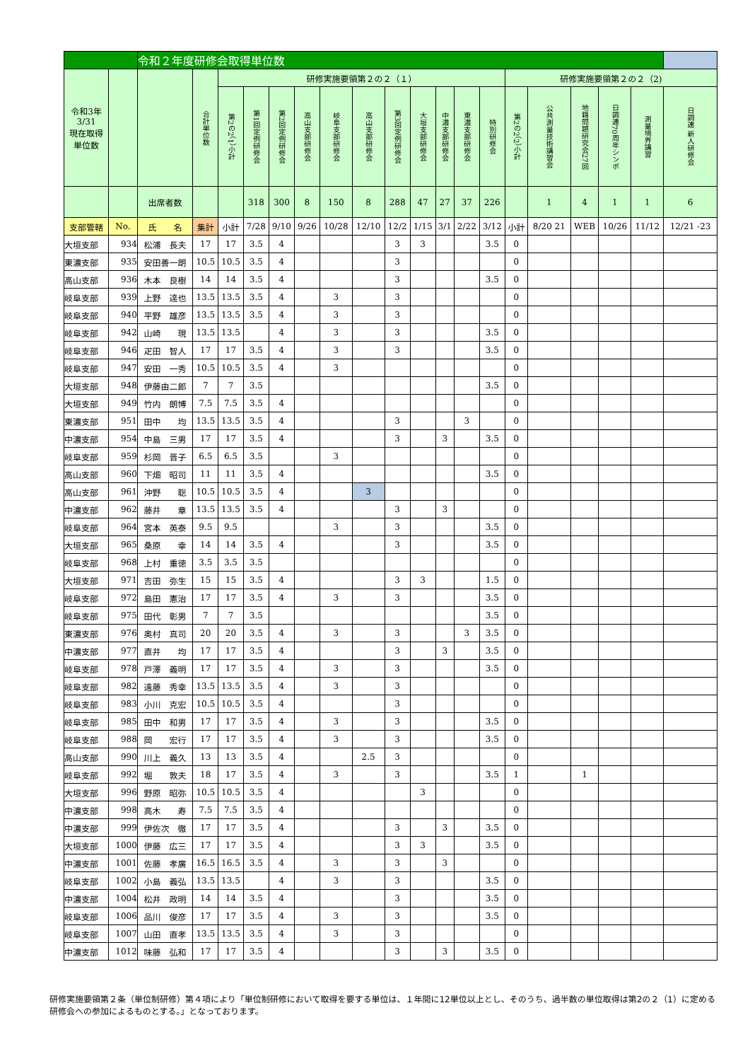| | | 令和２年度研修会取得単位数 | | | | | | | | | | | | | | | | | | | |
| 令和3年 3/31 現在取得 単位数 | | | 合計単位数 | 研修実施要領第２の２（１） | | | | | | | | | | | 研修実施要領第２の２（2) | | | | | | |
| | | | | 第2の2（1）小計 | 第1回定例研修会 | 第2回定例研修会 | 高山支部研修会 | 岐阜支部研修会 | 高山支部研修会 | 第3回定例研修会 | 大垣支部研修会 | 中濃支部研修会 | 東濃支部研修会 | 特別研修会 | 第2の2（2）小計 | 公共測量技術講習会 | 地籍問題研究会27回 | 日調連70周年シンポ | 測量境界講習 | 日調連 新人研修会 | |
| | | 出席者数 | | | 318 | 300 | 8 | 150 | 8 | 288 | 47 | 27 | 37 | 226 | | 1 | 4 | 1 | 1 | 6 | |
| 支部管轄 | No. | 氏 名 | 集計 | 小計 | 7/28 | 9/10 | 9/26 | 10/28 | 12/10 | 12/2 | 1/15 | 3/1 | 2/22 | 3/12 | 小計 | 8/20 21 | WEB | 10/26 | 11/12 | 12/21 -23 | |
| 大垣支部 | 934 | 松浦 長夫 | 17 | 17 | 3.5 | 4 | | | | 3 | 3 | | | 3.5 | 0 | | | | | | |
| 東濃支部 | 935 | 安田善一朗 | 10.5 | 10.5 | 3.5 | 4 | | | | 3 | | | | | 0 | | | | | | |
| 高山支部 | 936 | 木本 良樹 | 14 | 14 | 3.5 | 4 | | | | 3 | | | | 3.5 | 0 | | | | | | |
| 岐阜支部 | 939 | 上野 達也 | 13.5 | 13.5 | 3.5 | 4 | | 3 | | 3 | | | | | 0 | | | | | | |
| 岐阜支部 | 940 | 平野 雄彦 | 13.5 | 13.5 | 3.5 | 4 | | 3 | | 3 | | | | | 0 | | | | | | |
| 岐阜支部 | 942 | 山崎 現 | 13.5 | 13.5 | | 4 | | 3 | | 3 | | | | 3.5 | 0 | | | | | | |
| 岐阜支部 | 946 | 疋田 智人 | 17 | 17 | 3.5 | 4 | | 3 | | 3 | | | | 3.5 | 0 | | | | | | |
| 岐阜支部 | 947 | 安田 一秀 | 10.5 | 10.5 | 3.5 | 4 | | 3 | | | | | | | 0 | | | | | | |
| 大垣支部 | 948 | 伊藤由二郎 | 7 | 7 | 3.5 | | | | | | | | | 3.5 | 0 | | | | | | |
| 大垣支部 | 949 | 竹内 朗博 | 7.5 | 7.5 | 3.5 | 4 | | | | | | | | | 0 | | | | | | |
| 東濃支部 | 951 | 田中 均 | 13.5 | 13.5 | 3.5 | 4 | | | | 3 | | | 3 | | 0 | | | | | | |
| 中濃支部 | 954 | 中島 三男 | 17 | 17 | 3.5 | 4 | | | | 3 | | 3 | | 3.5 | 0 | | | | | | |
| 岐阜支部 | 959 | 杉岡 晋子 | 6.5 | 6.5 | 3.5 | | | 3 | | | | | | | 0 | | | | | | |
| 高山支部 | 960 | 下畑 昭司 | 11 | 11 | 3.5 | 4 | | | | | | | | 3.5 | 0 | | | | | | |
| 高山支部 | 961 | 沖野 聡 | 10.5 | 10.5 | 3.5 | 4 | | | 3 | | | | | | 0 | | | | | | |
| 中濃支部 | 962 | 藤井 章 | 13.5 | 13.5 | 3.5 | 4 | | | | 3 | | 3 | | | 0 | | | | | | |
| 岐阜支部 | 964 | 宮本 英泰 | 9.5 | 9.5 | | | | 3 | | 3 | | | | 3.5 | 0 | | | | | | |
| 大垣支部 | 965 | 桑原 幸 | 14 | 14 | 3.5 | 4 | | | | 3 | | | | 3.5 | 0 | | | | | | |
| 岐阜支部 | 968 | 上村 重徳 | 3.5 | 3.5 | 3.5 | | | | | | | | | | 0 | | | | | | |
| 大垣支部 | 971 | 吉田 弥生 | 15 | 15 | 3.5 | 4 | | | | 3 | 3 | | | 1.5 | 0 | | | | | | |
| 岐阜支部 | 972 | 島田 憲治 | 17 | 17 | 3.5 | 4 | | 3 | | 3 | | | | 3.5 | 0 | | | | | | |
| 岐阜支部 | 975 | 田代 彰男 | 7 | 7 | 3.5 | | | | | | | | | 3.5 | 0 | | | | | | |
| 東濃支部 | 976 | 奥村 真司 | 20 | 20 | 3.5 | 4 | | 3 | | 3 | | | 3 | 3.5 | 0 | | | | | | |
| 中濃支部 | 977 | 直井 均 | 17 | 17 | 3.5 | 4 | | | | 3 | | 3 | | 3.5 | 0 | | | | | | |
| 岐阜支部 | 978 | 戸澤 義明 | 17 | 17 | 3.5 | 4 | | 3 | | 3 | | | | 3.5 | 0 | | | | | | |
| 岐阜支部 | 982 | 遠藤 秀幸 | 13.5 | 13.5 | 3.5 | 4 | | 3 | | 3 | | | | | 0 | | | | | | |
| 岐阜支部 | 983 | 小川 克宏 | 10.5 | 10.5 | 3.5 | 4 | | | | 3 | | | | | 0 | | | | | | |
| 岐阜支部 | 985 | 田中 和男 | 17 | 17 | 3.5 | 4 | | 3 | | 3 | | | | 3.5 | 0 | | | | | | |
| 岐阜支部 | 988 | 岡 宏行 | 17 | 17 | 3.5 | 4 | | 3 | | 3 | | | | 3.5 | 0 | | | | | | |
| 高山支部 | 990 | 川上 義久 | 13 | 13 | 3.5 | 4 | | | 2.5 | 3 | | | | | 0 | | | | | | |
| 岐阜支部 | 992 | 堀 敦夫 | 18 | 17 | 3.5 | 4 | | 3 | | 3 | | | | 3.5 | 1 | | 1 | | | | |
| 大垣支部 | 996 | 野原 昭弥 | 10.5 | 10.5 | 3.5 | 4 | | | | | 3 | | | | 0 | | | | | | |
| 中濃支部 | 998 | 高木 寿 | 7.5 | 7.5 | 3.5 | 4 | | | | | | | | | 0 | | | | | | |
| 中濃支部 | 999 | 伊佐次 徹 | 17 | 17 | 3.5 | 4 | | | | 3 | | 3 | | 3.5 | 0 | | | | | | |
| 大垣支部 | 1000 | 伊藤 広三 | 17 | 17 | 3.5 | 4 | | | | 3 | 3 | | | 3.5 | 0 | | | | | | |
| 中濃支部 | 1001 | 佐藤 孝廣 | 16.5 | 16.5 | 3.5 | 4 | | 3 | | 3 | | 3 | | | 0 | | | | | | |
| 岐阜支部 | 1002 | 小島 義弘 | 13.5 | 13.5 | | 4 | | 3 | | 3 | | | | 3.5 | 0 | | | | | | |
| 中濃支部 | 1004 | 松井 政明 | 14 | 14 | 3.5 | 4 | | | | 3 | | | | 3.5 | 0 | | | | | | |
| 岐阜支部 | 1006 | 品川 俊彦 | 17 | 17 | 3.5 | 4 | | 3 | | 3 | | | | 3.5 | 0 | | | | | | |
| 岐阜支部 | 1007 | 山田 直孝 | 13.5 | 13.5 | 3.5 | 4 | | 3 | | 3 | | | | | 0 | | | | | | |
| 中濃支部 | 1012 | 味藤 弘和 | 17 | 17 | 3.5 | 4 | | | | 3 | | 3 | | 3.5 | 0 | | | | | | |
研修実施要領第２条（単位制研修）第４項により「単位制研修において取得を要する単位は、１年間に12単位以上とし、そのうち、過半数の単位取得は第2の２（1）に定める研修会への参加によるものとする。」となっております。